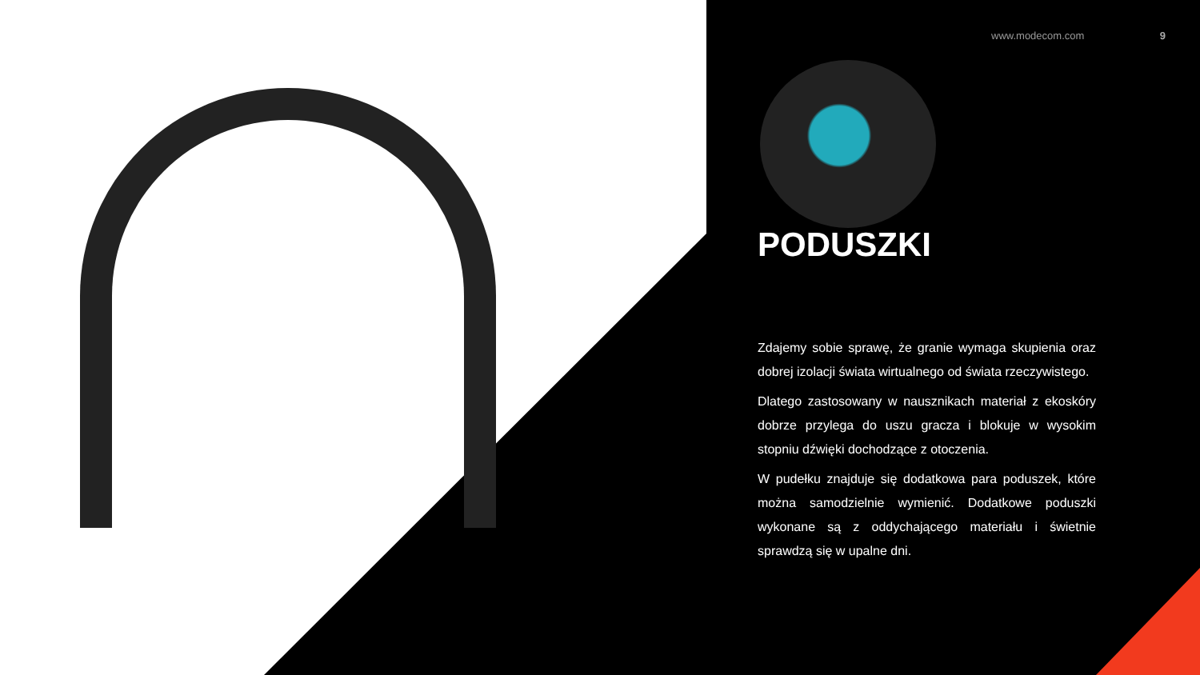www.modecom.com 9
PODUSZKI
Zdajemy sobie sprawę, że granie wymaga skupienia oraz dobrej izolacji świata wirtualnego od świata rzeczywistego.
Dlatego zastosowany w nausznikach materiał z ekoskóry dobrze przylega do uszu gracza i blokuje w wysokim stopniu dźwięki dochodzące z otoczenia.
W pudełku znajduje się dodatkowa para poduszek, które można samodzielnie wymienić. Dodatkowe poduszki wykonane są z oddychającego materiału i świetnie sprawdzą się w upalne dni.